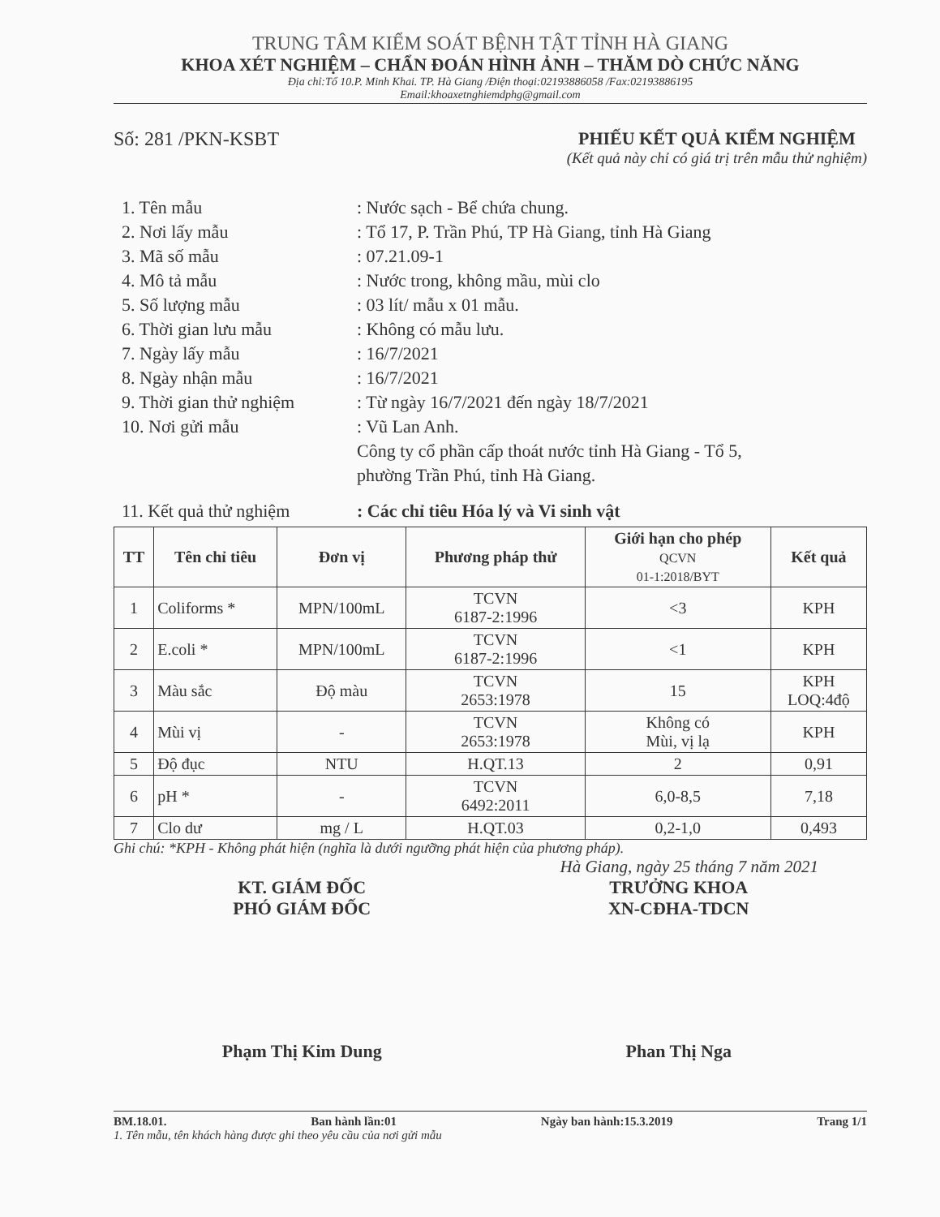TRUNG TÂM KIỂM SOÁT BỆNH TẬT TỈNH HÀ GIANG
KHOA XÉT NGHIỆM – CHẨN ĐOÁN HÌNH ẢNH – THĂM DÒ CHỨC NĂNG
Địa chỉ:Tổ 10.P. Minh Khai. TP. Hà Giang /Điện thoại:02193886058 /Fax:02193886195
Email:khoaxetnghiemdphg@gmail.com
Số: 281 /PKN-KSBT PHIẾU KẾT QUẢ KIỂM NGHIỆM
(Kết quả này chỉ có giá trị trên mẫu thử nghiệm)
1. Tên mẫu : Nước sạch - Bể chứa chung.
2. Nơi lấy mẫu : Tổ 17, P. Trần Phú, TP Hà Giang, tỉnh Hà Giang
3. Mã số mẫu : 07.21.09-1
4. Mô tả mẫu : Nước trong, không mầu, mùi clo
5. Số lượng mẫu : 03 lít/ mẫu x 01 mẫu.
6. Thời gian lưu mẫu : Không có mẫu lưu.
7. Ngày lấy mẫu : 16/7/2021
8. Ngày nhận mẫu : 16/7/2021
9. Thời gian thử nghiệm
: Từ ngày 16/7/2021 đến ngày 18/7/2021
10. Nơi gửi mẫu : Vũ Lan Anh.
Công ty cổ phần cấp thoát nước tỉnh Hà Giang - Tổ 5,
phường Trần Phú, tỉnh Hà Giang.
11. Kết quả thử nghiệm
: Các chỉ tiêu Hóa lý và Vi sinh vật
| TT | Tên chỉ tiêu | Đơn vị | Phương pháp thử | Giới hạn cho phép QCVN 01-1:2018/BYT | Kết quả |
| --- | --- | --- | --- | --- | --- |
| 1 | Coliforms * | MPN/100mL | TCVN 6187-2:1996 | <3 | KPH |
| 2 | E.coli * | MPN/100mL | TCVN 6187-2:1996 | <1 | KPH |
| 3 | Màu sắc | Độ màu | TCVN 2653:1978 | 15 | KPH LOQ:4độ |
| 4 | Mùi vị | - | TCVN 2653:1978 | Không có Mùi, vị lạ | KPH |
| 5 | Độ đục | NTU | H.QT.13 | 2 | 0,91 |
| 6 | pH * | - | TCVN 6492:2011 | 6,0-8,5 | 7,18 |
| 7 | Clo dư | mg / L | H.QT.03 | 0,2-1,0 | 0,493 |
Ghi chú: *KPH - Không phát hiện (nghĩa là dưới ngưỡng phát hiện của phương pháp).
Hà Giang, ngày 25 tháng 7 năm 2021
KT. GIÁM ĐỐC
PHÓ GIÁM ĐỐC
TRƯỞNG KHOA
XN-CĐHA-TDCN
Phạm Thị Kim Dung Phan Thị Nga
BM.18.01. Ban hành lần:01 Ngày ban hành:15.3.2019 Trang 1/1
1. Tên mẫu, tên khách hàng được ghi theo yêu cầu của nơi gửi mẫu